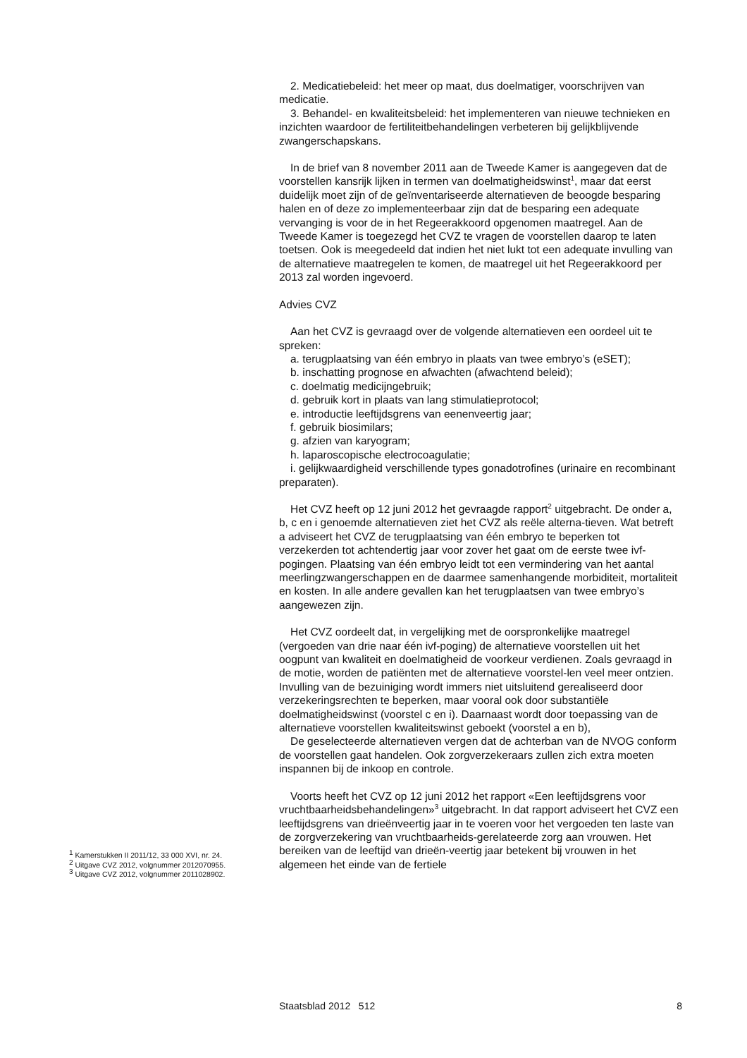2. Medicatiebeleid: het meer op maat, dus doelmatiger, voorschrijven van medicatie.
3. Behandel- en kwaliteitsbeleid: het implementeren van nieuwe technieken en inzichten waardoor de fertiliteitbehandelingen verbeteren bij gelijkblijvende zwangerschapskans.
In de brief van 8 november 2011 aan de Tweede Kamer is aangegeven dat de voorstellen kansrijk lijken in termen van doelmatigheidswinst<sup>1</sup>, maar dat eerst duidelijk moet zijn of de geïnventariseerde alternatieven de beoogde besparing halen en of deze zo implementeerbaar zijn dat de besparing een adequate vervanging is voor de in het Regeerakkoord opgenomen maatregel. Aan de Tweede Kamer is toegezegd het CVZ te vragen de voorstellen daarop te laten toetsen. Ook is meegedeeld dat indien het niet lukt tot een adequate invulling van de alternatieve maatregelen te komen, de maatregel uit het Regeerakkoord per 2013 zal worden ingevoerd.
Advies CVZ
Aan het CVZ is gevraagd over de volgende alternatieven een oordeel uit te spreken:
a. terugplaatsing van één embryo in plaats van twee embryo’s (eSET);
b. inschatting prognose en afwachten (afwachtend beleid);
c. doelmatig medicijngebruik;
d. gebruik kort in plaats van lang stimulatieprotocol;
e. introductie leeftijdsgrens van eenenveertig jaar;
f. gebruik biosimilars;
g. afzien van karyogram;
h. laparoscopische electrocoagulatie;
i. gelijkwaardigheid verschillende types gonadotrofines (urinaire en recombinant preparaten).
Het CVZ heeft op 12 juni 2012 het gevraagde rapport<sup>2</sup> uitgebracht. De onder a, b, c en i genoemde alternatieven ziet het CVZ als reële alterna-tieven. Wat betreft a adviseert het CVZ de terugplaatsing van één embryo te beperken tot verzekerden tot achtendertig jaar voor zover het gaat om de eerste twee ivf-pogingen. Plaatsing van één embryo leidt tot een vermindering van het aantal meerlingzwangerschappen en de daarmee samenhangende morbiditeit, mortaliteit en kosten. In alle andere gevallen kan het terugplaatsen van twee embryo’s aangewezen zijn.
Het CVZ oordeelt dat, in vergelijking met de oorspronkelijke maatregel (vergoeden van drie naar één ivf-poging) de alternatieve voorstellen uit het oogpunt van kwaliteit en doelmatigheid de voorkeur verdienen. Zoals gevraagd in de motie, worden de patiënten met de alternatieve voorstel-len veel meer ontzien. Invulling van de bezuiniging wordt immers niet uitsluitend gerealiseerd door verzekeringsrechten te beperken, maar vooral ook door substantiële doelmatigheidswinst (voorstel c en i). Daarnaast wordt door toepassing van de alternatieve voorstellen kwaliteitswinst geboekt (voorstel a en b),
De geselecteerde alternatieven vergen dat de achterban van de NVOG conform de voorstellen gaat handelen. Ook zorgverzekeraars zullen zich extra moeten inspannen bij de inkoop en controle.
Voorts heeft het CVZ op 12 juni 2012 het rapport «Een leeftijdsgrens voor vruchtbaarheidsbehandelingen»<sup>3</sup> uitgebracht. In dat rapport adviseert het CVZ een leeftijdsgrens van drieënveertig jaar in te voeren voor het vergoeden ten laste van de zorgverzekering van vruchtbaarheids-gerelateerde zorg aan vrouwen. Het bereiken van de leeftijd van drieën-veertig jaar betekent bij vrouwen in het algemeen het einde van de fertiele
<sup>1</sup> Kamerstukken II 2011/12, 33 000 XVI, nr. 24.
<sup>2</sup> Uitgave CVZ 2012, volgnummer 2012070955.
<sup>3</sup> Uitgave CVZ 2012, volgnummer 2011028902.
Staatsblad 2012 512 8